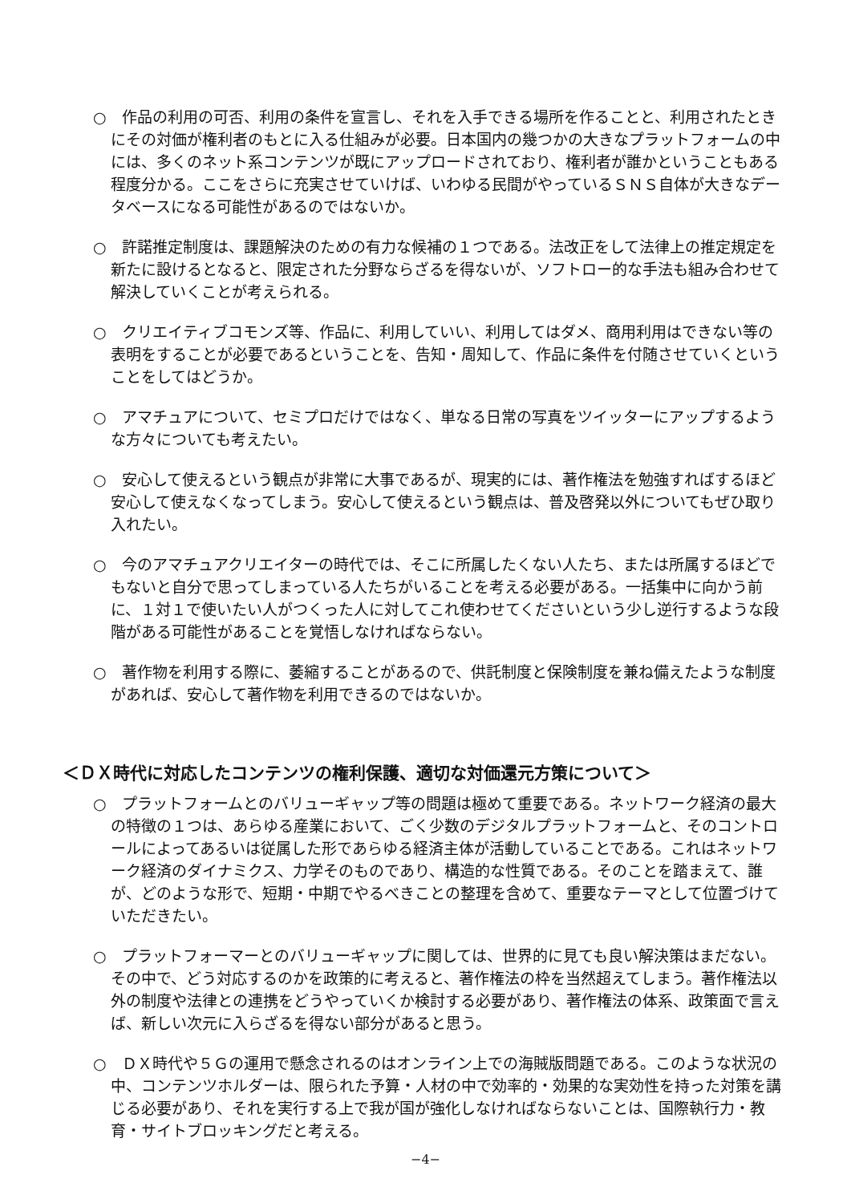○　作品の利用の可否、利用の条件を宣言し、それを入手できる場所を作ることと、利用されたときにその対価が権利者のもとに入る仕組みが必要。日本国内の幾つかの大きなプラットフォームの中には、多くのネット系コンテンツが既にアップロードされており、権利者が誰かということもある程度分かる。ここをさらに充実させていけば、いわゆる民間がやっているＳＮＳ自体が大きなデータベースになる可能性があるのではないか。
○　許諾推定制度は、課題解決のための有力な候補の１つである。法改正をして法律上の推定規定を新たに設けるとなると、限定された分野ならざるを得ないが、ソフトロー的な手法も組み合わせて解決していくことが考えられる。
○　クリエイティブコモンズ等、作品に、利用していい、利用してはダメ、商用利用はできない等の表明をすることが必要であるということを、告知・周知して、作品に条件を付随させていくということをしてはどうか。
○　アマチュアについて、セミプロだけではなく、単なる日常の写真をツイッターにアップするような方々についても考えたい。
○　安心して使えるという観点が非常に大事であるが、現実的には、著作権法を勉強すればするほど安心して使えなくなってしまう。安心して使えるという観点は、普及啓発以外についてもぜひ取り入れたい。
○　今のアマチュアクリエイターの時代では、そこに所属したくない人たち、または所属するほどでもないと自分で思ってしまっている人たちがいることを考える必要がある。一括集中に向かう前に、１対１で使いたい人がつくった人に対してこれ使わせてくださいという少し逆行するような段階がある可能性があることを覚悟しなければならない。
○　著作物を利用する際に、萎縮することがあるので、供託制度と保険制度を兼ね備えたような制度があれば、安心して著作物を利用できるのではないか。
＜ＤＸ時代に対応したコンテンツの権利保護、適切な対価還元方策について＞
○　プラットフォームとのバリューギャップ等の問題は極めて重要である。ネットワーク経済の最大の特徴の１つは、あらゆる産業において、ごく少数のデジタルプラットフォームと、そのコントロールによってあるいは従属した形であらゆる経済主体が活動していることである。これはネットワーク経済のダイナミクス、力学そのものであり、構造的な性質である。そのことを踏まえて、誰が、どのような形で、短期・中期でやるべきことの整理を含めて、重要なテーマとして位置づけていただきたい。
○　プラットフォーマーとのバリューギャップに関しては、世界的に見ても良い解決策はまだない。その中で、どう対応するのかを政策的に考えると、著作権法の枠を当然超えてしまう。著作権法以外の制度や法律との連携をどうやっていくか検討する必要があり、著作権法の体系、政策面で言えば、新しい次元に入らざるを得ない部分があると思う。
○　ＤＸ時代や５Ｇの運用で懸念されるのはオンライン上での海賊版問題である。このような状況の中、コンテンツホルダーは、限られた予算・人材の中で効率的・効果的な実効性を持った対策を講じる必要があり、それを実行する上で我が国が強化しなければならないことは、国際執行力・教育・サイトブロッキングだと考える。
−4−